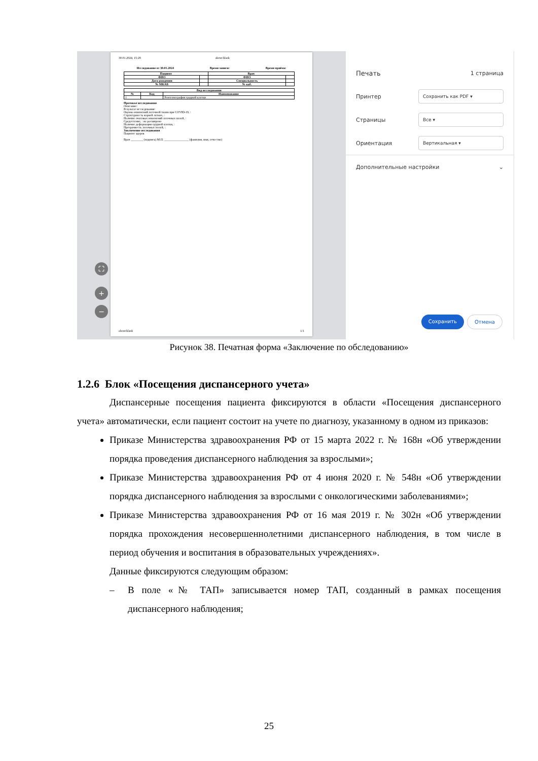30.01.2024, 15:28 about:blank
Исследование от 30.01.2024 Время записи: Время приёма:
| Пациент | | Врач | |
| --- | --- | --- | --- |
| ФИО | | ФИО | |
| Дата рождения | | Специальность | |
| № МКАБ | | № каб. | |
| Вид исследования | | |
| --- | --- | --- |
| № | Код | Наименование |
| 1 | | Рентгенография грудной клетки |
Протокол исследования
Описание:
Результат исследования:
Оценка изменений легочной ткани при COVID-19, :
Структурность корней легких, :
Наличие очаговых изменений легочных полей, :
Средостение, : не расширено
Наличие деформации грудной клетки, :
Прозрачность легочных полей, :
Заключение исследования
Пациент здоров
Врач ________ (подпись) М.П. ________________ (фамилия, имя, отчество)
about:blank 1/1
⛶
+
−
Печать 1 страница
Принтер Сохранить как PDF ▾
Страницы Все ▾
Ориентация Вертикальная ▾
Дополнительные настройки ⌄
Сохранить Отмена
Рисунок 38. Печатная форма «Заключение по обследованию»
1.2.6 Блок «Посещения диспансерного учета»
Диспансерные посещения пациента фиксируются в области «Посещения диспансерного учета» автоматически, если пациент состоит на учете по диагнозу, указанному в одном из приказов:
Приказе Министерства здравоохранения РФ от 15 марта 2022 г. № 168н «Об утверждении порядка проведения диспансерного наблюдения за взрослыми»;
Приказе Министерства здравоохранения РФ от 4 июня 2020 г. № 548н «Об утверждении порядка диспансерного наблюдения за взрослыми с онкологическими заболеваниями»;
Приказе Министерства здравоохранения РФ от 16 мая 2019 г. № 302н «Об утверждении порядка прохождения несовершеннолетними диспансерного наблюдения, в том числе в период обучения и воспитания в образовательных учреждениях».
Данные фиксируются следующим образом:
– В поле «№ ТАП» записывается номер ТАП, созданный в рамках посещения диспансерного наблюдения;
25